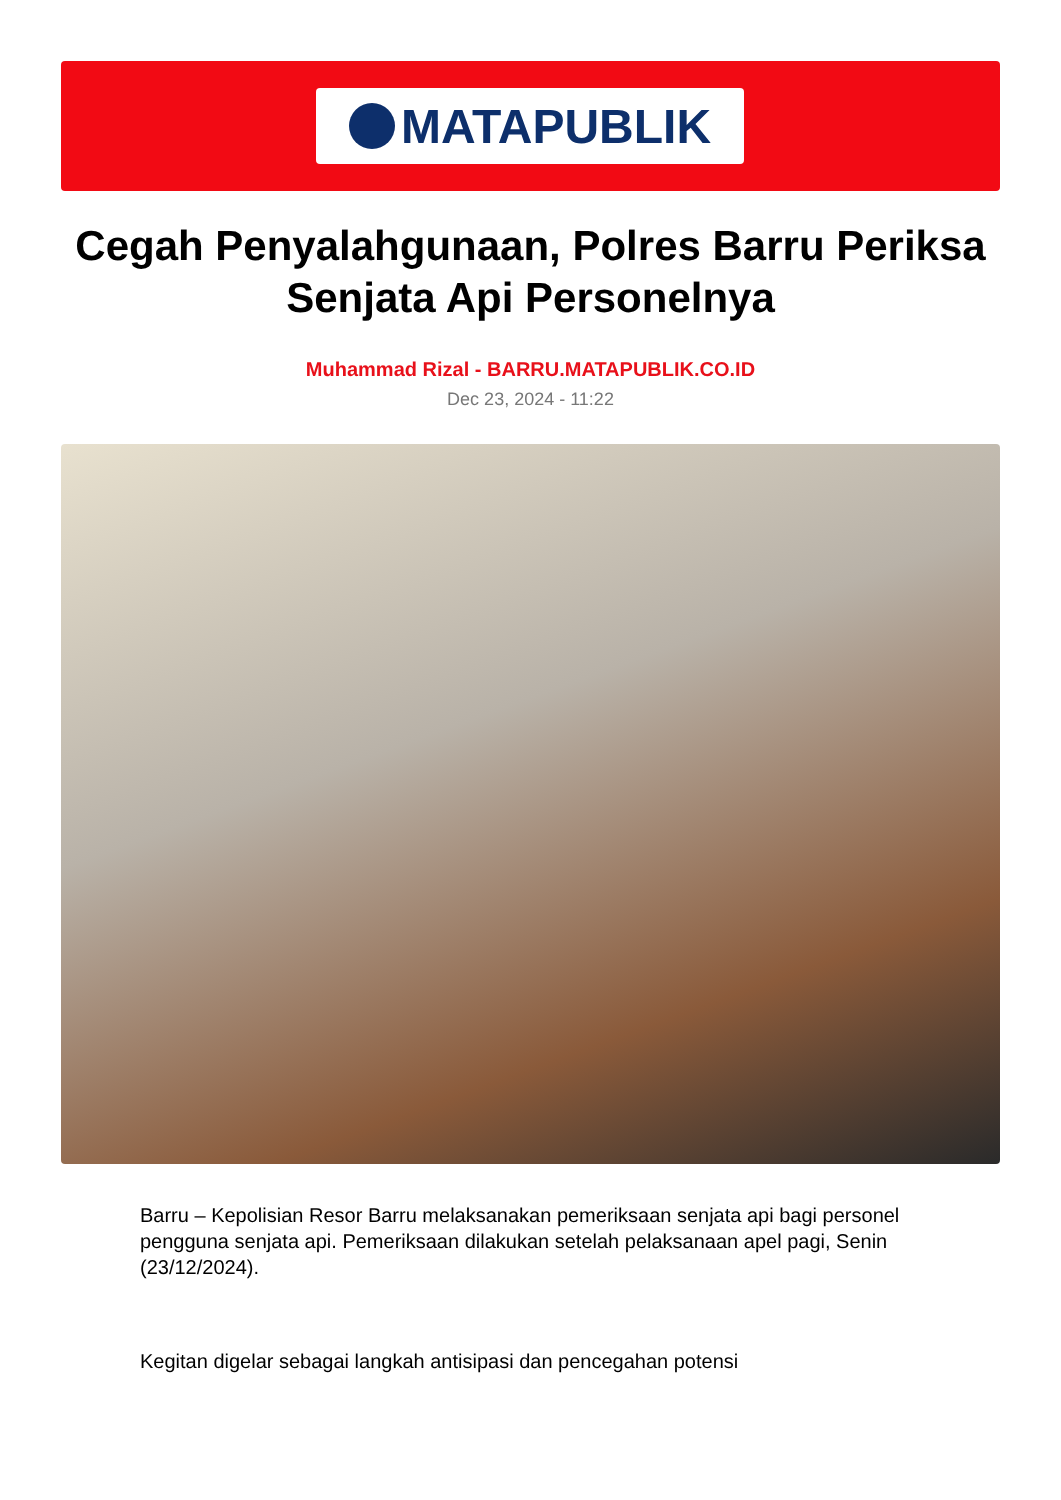MATAPUBLIK
Cegah Penyalahgunaan, Polres Barru Periksa Senjata Api Personelnya
Muhammad Rizal - BARRU.MATAPUBLIK.CO.ID
Dec 23, 2024 - 11:22
Barru – Kepolisian Resor Barru melaksanakan pemeriksaan senjata api bagi personel pengguna senjata api. Pemeriksaan dilakukan setelah pelaksanaan apel pagi, Senin (23/12/2024).
Kegitan digelar sebagai langkah antisipasi dan pencegahan potensi